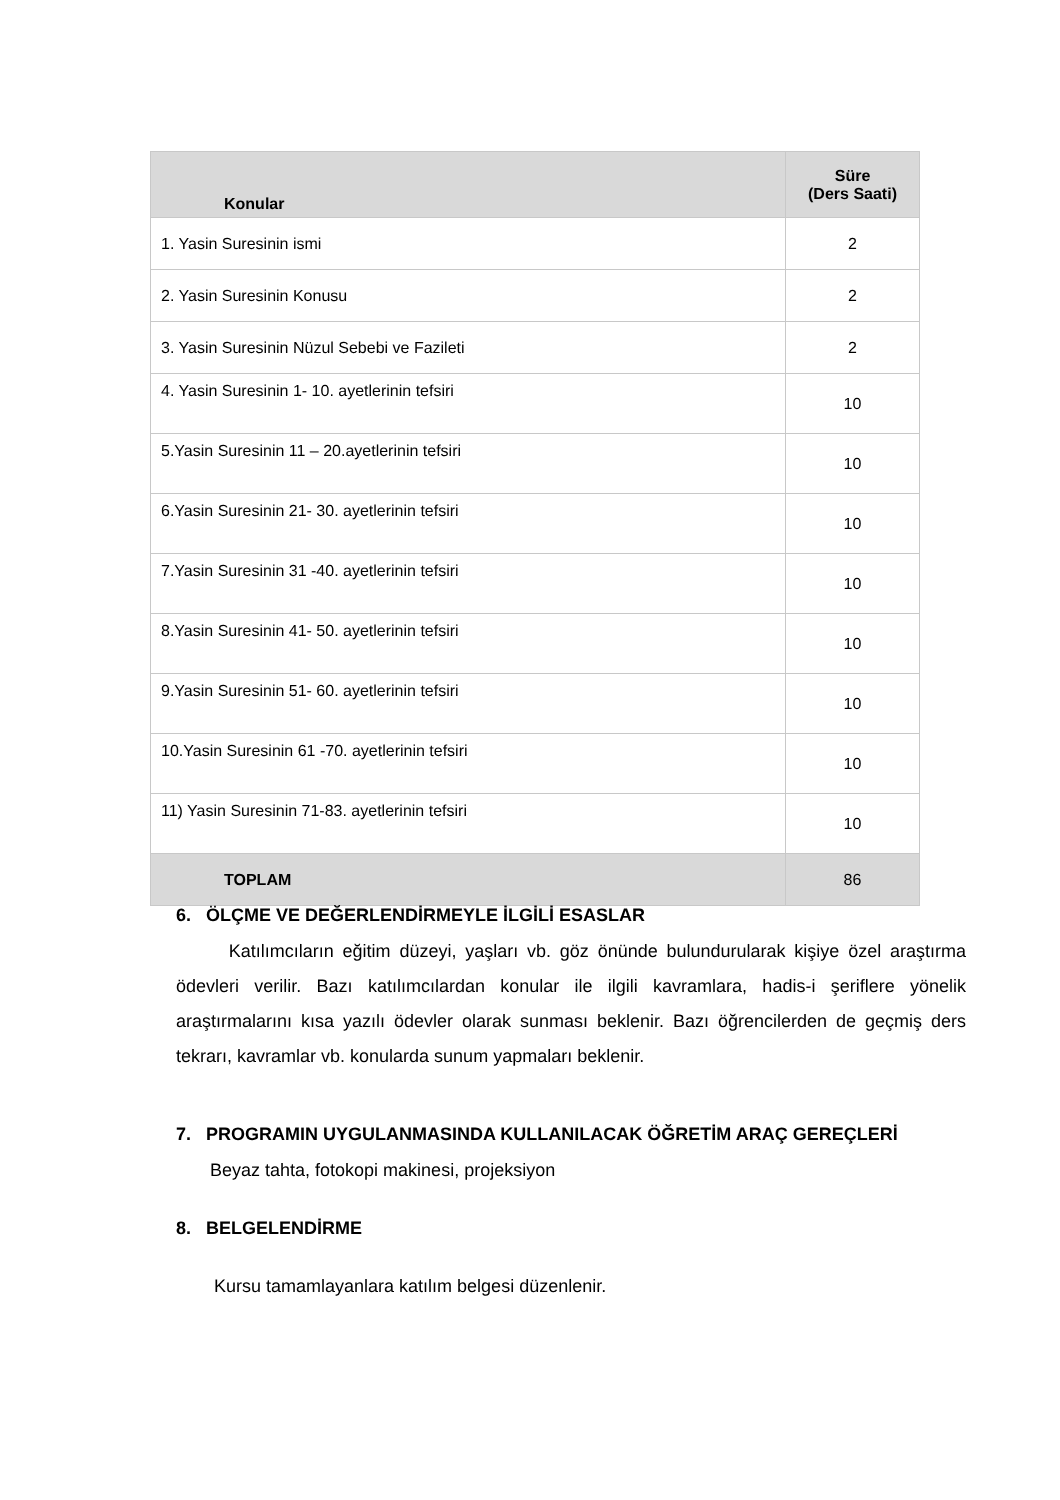| Konular | Süre (Ders Saati) |
| --- | --- |
| 1. Yasin Suresinin ismi | 2 |
| 2. Yasin Suresinin Konusu | 2 |
| 3. Yasin Suresinin Nüzul Sebebi ve Fazileti | 2 |
| 4. Yasin Suresinin 1- 10. ayetlerinin tefsiri | 10 |
| 5.Yasin Suresinin 11 – 20.ayetlerinin tefsiri | 10 |
| 6.Yasin Suresinin 21- 30. ayetlerinin tefsiri | 10 |
| 7.Yasin Suresinin 31 -40. ayetlerinin tefsiri | 10 |
| 8.Yasin Suresinin 41- 50. ayetlerinin tefsiri | 10 |
| 9.Yasin Suresinin 51- 60. ayetlerinin tefsiri | 10 |
| 10.Yasin Suresinin 61 -70. ayetlerinin tefsiri | 10 |
| 11) Yasin Suresinin 71-83. ayetlerinin tefsiri | 10 |
| TOPLAM | 86 |
6. ÖLÇME VE DEĞERLENDİRMEYLE İLGİLİ ESASLAR
Katılımcıların eğitim düzeyi, yaşları vb. göz önünde bulundurularak kişiye özel araştırma ödevleri verilir. Bazı katılımcılardan konular ile ilgili kavramlara, hadis-i şeriflere yönelik araştırmalarını kısa yazılı ödevler olarak sunması beklenir. Bazı öğrencilerden de geçmiş ders tekrarı, kavramlar vb. konularda sunum yapmaları beklenir.
7. PROGRAMIN UYGULANMASINDA KULLANILACAK ÖĞRETİM ARAÇ GEREÇLERİ
Beyaz tahta, fotokopi makinesi, projeksiyon
8. BELGELENDİRME
Kursu tamamlayanlara katılım belgesi düzenlenir.